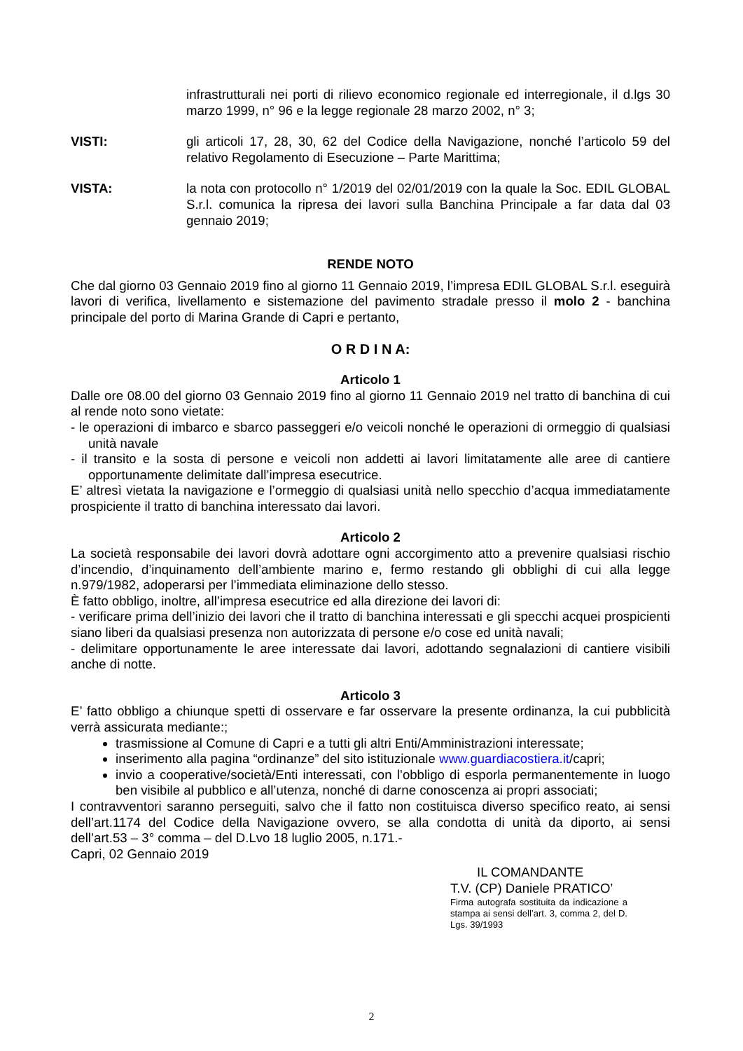infrastrutturali nei porti di rilievo economico regionale ed interregionale, il d.lgs 30 marzo 1999, n° 96 e la legge regionale 28 marzo 2002, n° 3;
VISTI: gli articoli 17, 28, 30, 62 del Codice della Navigazione, nonché l’articolo 59 del relativo Regolamento di Esecuzione – Parte Marittima;
VISTA: la nota con protocollo n° 1/2019 del 02/01/2019 con la quale la Soc. EDIL GLOBAL S.r.l. comunica la ripresa dei lavori sulla Banchina Principale a far data dal 03 gennaio 2019;
RENDE NOTO
Che dal giorno 03 Gennaio 2019 fino al giorno 11 Gennaio 2019, l’impresa EDIL GLOBAL S.r.l. eseguirà lavori di verifica, livellamento e sistemazione del pavimento stradale presso il molo 2 - banchina principale del porto di Marina Grande di Capri e pertanto,
O R D I N A:
Articolo 1
Dalle ore 08.00 del giorno 03 Gennaio 2019 fino al giorno 11 Gennaio 2019 nel tratto di banchina di cui al rende noto sono vietate:
- le operazioni di imbarco e sbarco passeggeri e/o veicoli nonché le operazioni di ormeggio di qualsiasi unità navale
- il transito e la sosta di persone e veicoli non addetti ai lavori limitatamente alle aree di cantiere opportunamente delimitate dall’impresa esecutrice.
E’ altresì vietata la navigazione e l’ormeggio di qualsiasi unità nello specchio d’acqua immediatamente prospiciente il tratto di banchina interessato dai lavori.
Articolo 2
La società responsabile dei lavori dovrà adottare ogni accorgimento atto a prevenire qualsiasi rischio d’incendio, d’inquinamento dell’ambiente marino e, fermo restando gli obblighi di cui alla legge n.979/1982, adoperarsi per l’immediata eliminazione dello stesso.
È fatto obbligo, inoltre, all’impresa esecutrice ed alla direzione dei lavori di:
- verificare prima dell’inizio dei lavori che il tratto di banchina interessati e gli specchi acquei prospicienti siano liberi da qualsiasi presenza non autorizzata di persone e/o cose ed unità navali;
- delimitare opportunamente le aree interessate dai lavori, adottando segnalazioni di cantiere visibili anche di notte.
Articolo 3
E’ fatto obbligo a chiunque spetti di osservare e far osservare la presente ordinanza, la cui pubblicità verrà assicurata mediante:;
trasmissione al Comune di Capri e a tutti gli altri Enti/Amministrazioni interessate;
inserimento alla pagina “ordinanze” del sito istituzionale www.guardiacostiera.it/capri;
invio a cooperative/società/Enti interessati, con l’obbligo di esporla permanentemente in luogo ben visibile al pubblico e all’utenza, nonché di darne conoscenza ai propri associati;
I contravventori saranno perseguiti, salvo che il fatto non costituisca diverso specifico reato, ai sensi dell’art.1174 del Codice della Navigazione ovvero, se alla condotta di unità da diporto, ai sensi dell’art.53 – 3° comma – del D.Lvo 18 luglio 2005, n.171.-
Capri, 02 Gennaio 2019
IL COMANDANTE
T.V. (CP) Daniele PRATICO’
Firma autografa sostituita da indicazione a stampa ai sensi dell’art. 3, comma 2, del D. Lgs. 39/1993
2